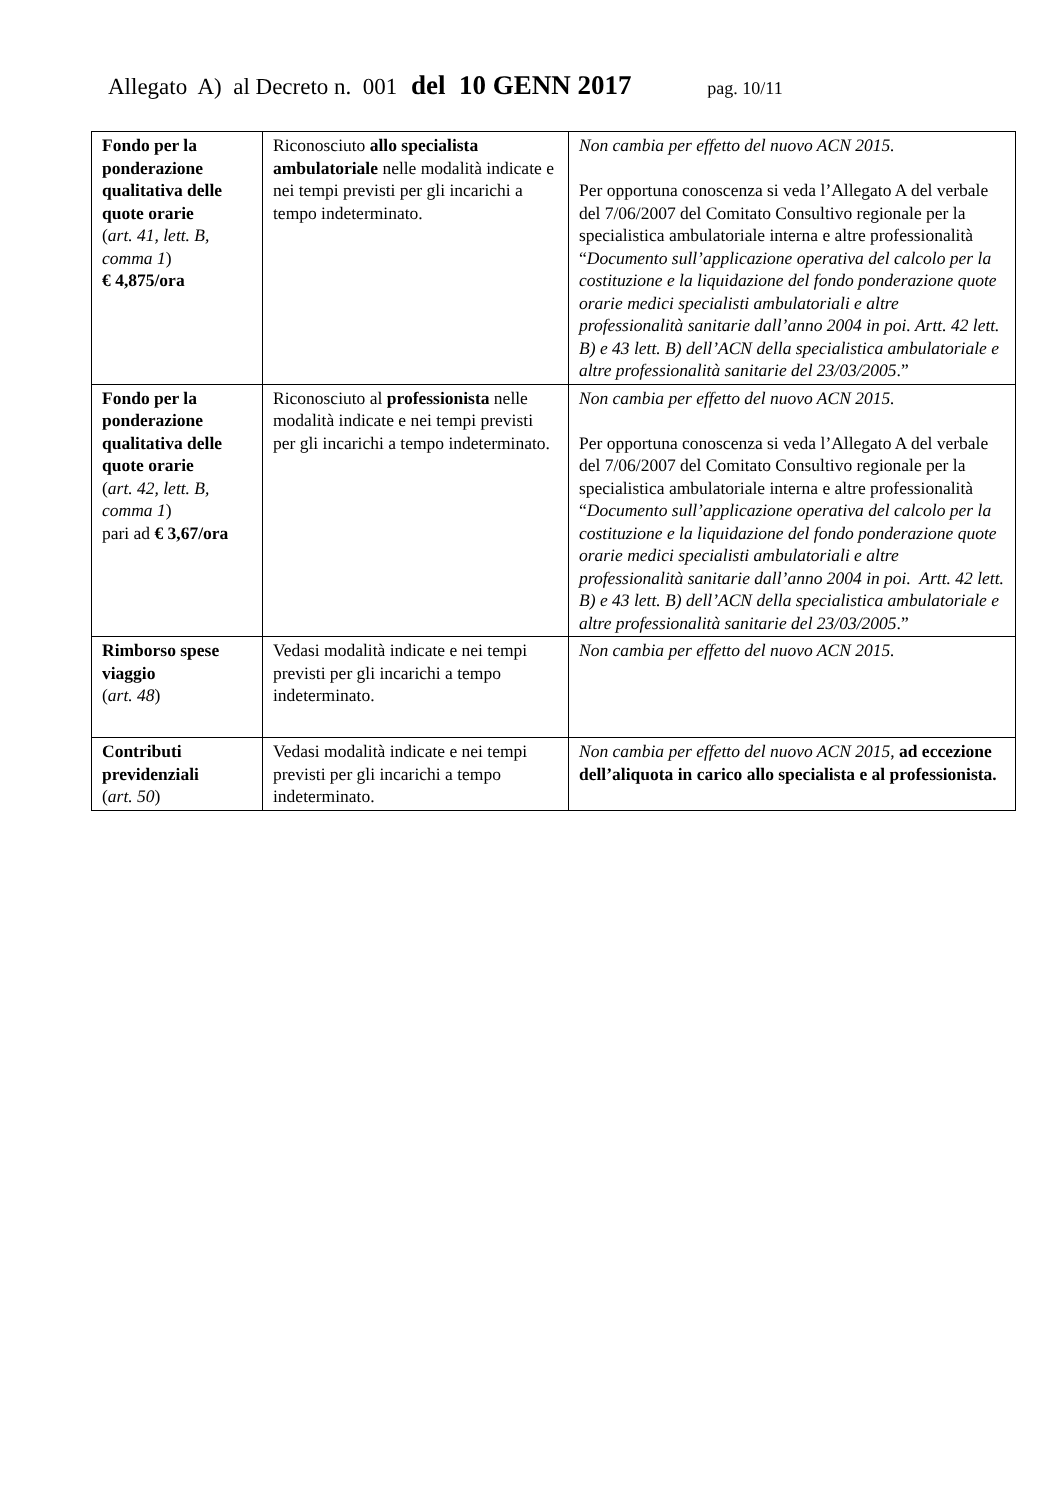Allegato A) al Decreto n. 001 del 10 GENN 2017 pag. 10/11
| Fondo per la ponderazione qualitativa delle quote orarie ( art. 41, lett. B, comma 1 ) € 4,875/ora | Riconosciuto allo specialista ambulatoriale nelle modalità indicate e nei tempi previsti per gli incarichi a tempo indeterminato. | Non cambia per effetto del nuovo ACN 2015. Per opportuna conoscenza si veda l’Allegato A del verbale del 7/06/2007 del Comitato Consultivo regionale per la specialistica ambulatoriale interna e altre professionalità “ Documento sull’applicazione operativa del calcolo per la costituzione e la liquidazione del fondo ponderazione quote orarie medici specialisti ambulatoriali e altre professionalità sanitarie dall’anno 2004 in poi. Artt. 42 lett. B) e 43 lett. B) dell’ACN della specialistica ambulatoriale e altre professionalità sanitarie del 23/03/2005 .” |
| Fondo per la ponderazione qualitativa delle quote orarie ( art. 42, lett. B, comma 1 ) pari ad € 3,67/ora | Riconosciuto al professionista nelle modalità indicate e nei tempi previsti per gli incarichi a tempo indeterminato. | Non cambia per effetto del nuovo ACN 2015. Per opportuna conoscenza si veda l’Allegato A del verbale del 7/06/2007 del Comitato Consultivo regionale per la specialistica ambulatoriale interna e altre professionalità “ Documento sull’applicazione operativa del calcolo per la costituzione e la liquidazione del fondo ponderazione quote orarie medici specialisti ambulatoriali e altre professionalità sanitarie dall’anno 2004 in poi. Artt. 42 lett. B) e 43 lett. B) dell’ACN della specialistica ambulatoriale e altre professionalità sanitarie del 23/03/2005 .” |
| Rimborso spese viaggio ( art. 48 ) | Vedasi modalità indicate e nei tempi previsti per gli incarichi a tempo indeterminato. | Non cambia per effetto del nuovo ACN 2015. |
| Contributi previdenziali ( art. 50 ) | Vedasi modalità indicate e nei tempi previsti per gli incarichi a tempo indeterminato. | Non cambia per effetto del nuovo ACN 2015 , ad eccezione dell’aliquota in carico allo specialista e al professionista. |